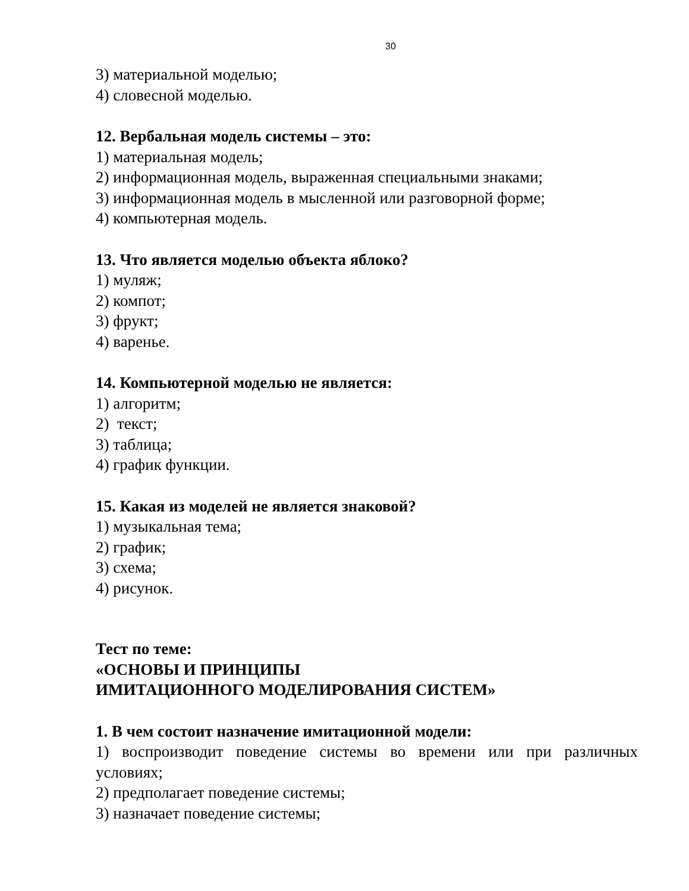30
3) материальной моделью;
4) словесной моделью.
12. Вербальная модель системы – это:
1) материальная модель;
2) информационная модель, выраженная специальными знаками;
3) информационная модель в мысленной или разговорной форме;
4) компьютерная модель.
13. Что является моделью объекта яблоко?
1) муляж;
2) компот;
3) фрукт;
4) варенье.
14. Компьютерной моделью не является:
1) алгоритм;
2) текст;
3) таблица;
4) график функции.
15. Какая из моделей не является знаковой?
1) музыкальная тема;
2) график;
3) схема;
4) рисунок.
Тест по теме:
«ОСНОВЫ И ПРИНЦИПЫ
ИМИТАЦИОННОГО МОДЕЛИРОВАНИЯ СИСТЕМ»
1. В чем состоит назначение имитационной модели:
1) воспроизводит поведение системы во времени или при различных условиях;
2) предполагает поведение системы;
3) назначает поведение системы;